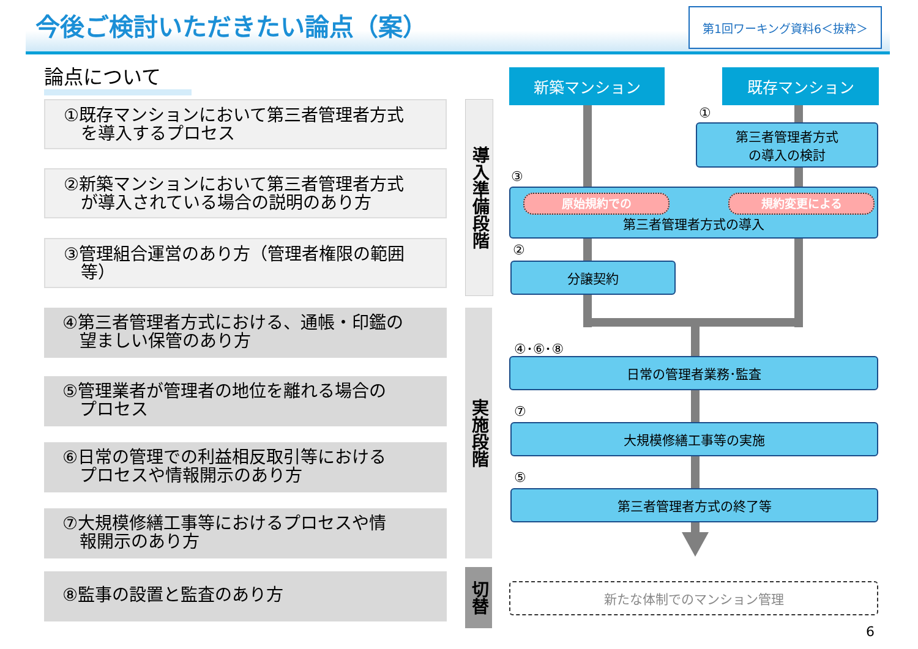今後ご検討いただきたい論点（案） 第1回ワーキング資料6＜抜粋＞
論点について
①既存マンションにおいて第三者管理者方式
　を導入するプロセス
②新築マンションにおいて第三者管理者方式
　が導入されている場合の説明のあり方
③管理組合運営のあり方（管理者権限の範囲
　等）
④第三者管理者方式における、通帳・印鑑の
　望ましい保管のあり方
⑤管理業者が管理者の地位を離れる場合の
　プロセス
⑥日常の管理での利益相反取引等における
　プロセスや情報開示のあり方
⑦大規模修繕工事等におけるプロセスや情
　報開示のあり方
⑧監事の設置と監査のあり方
導入準備段階
実施段階
切替
新築マンション 既存マンション
①
第三者管理者方式
の導入の検討
③
第三者管理者方式の導入 原始規約での 規約変更による
②
分譲契約
④･⑥･⑧
日常の管理者業務･監査
⑦
大規模修繕工事等の実施
⑤
第三者管理者方式の終了等
新たな体制でのマンション管理
6